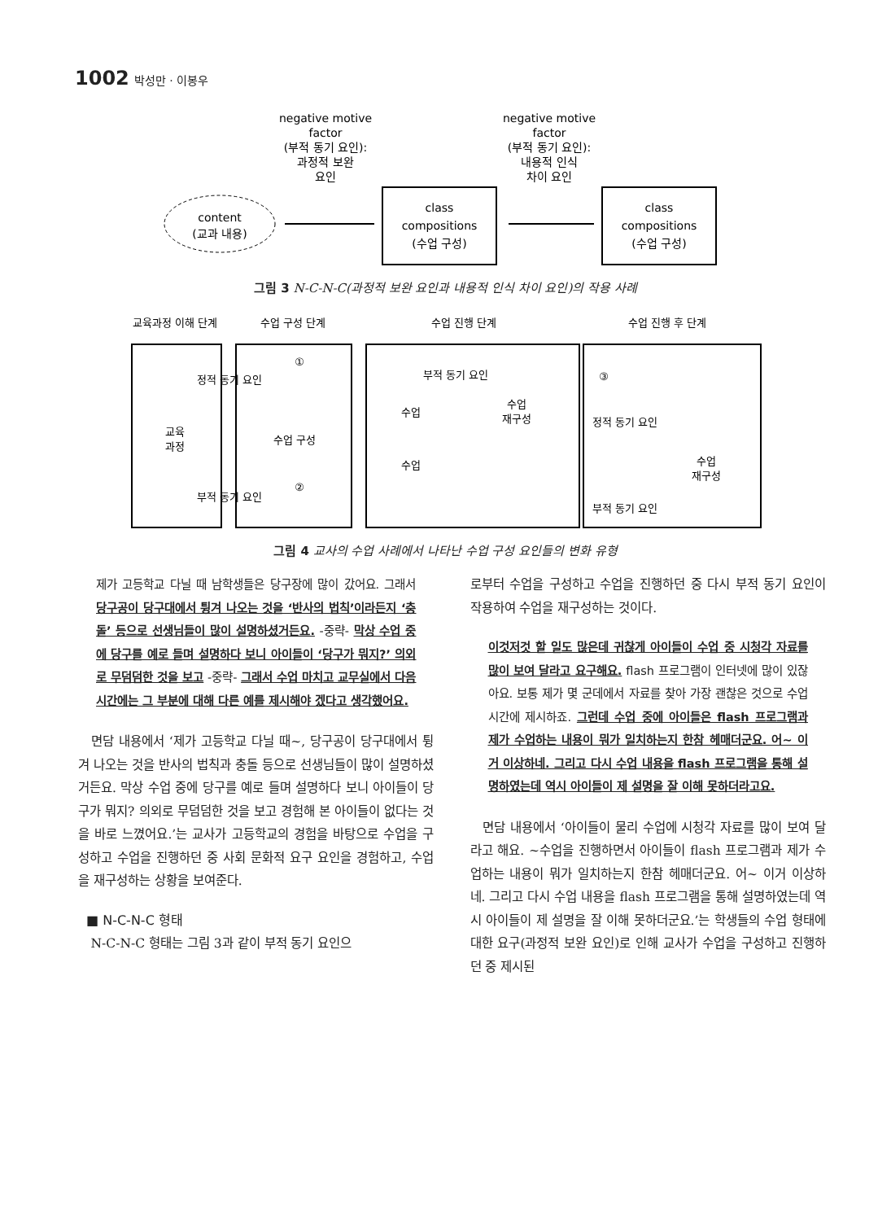1002 박성만 · 이봉우
negative motive
factor
(부적 동기 요인):
과정적 보완
요인
negative motive
factor
(부적 동기 요인):
내용적 인식
차이 요인
content
(교과 내용)
class
compositions
(수업 구성)
class
compositions
(수업 구성)
그림 3 N-C-N-C(과정적 보완 요인과 내용적 인식 차이 요인)의 작용 사례
교육과정 이해 단계
수업 구성 단계
수업 진행 단계
수업 진행 후 단계
정적 동기 요인
부적 동기 요인
교육
과정
수업 구성
부적 동기 요인
수업
수업
재구성
수업
정적 동기 요인
수업
재구성
부적 동기 요인
①
②
③
그림 4 교사의 수업 사례에서 나타난 수업 구성 요인들의 변화 유형
제가 고등학교 다닐 때 남학생들은 당구장에 많이 갔어요. 그래서 당구공이 당구대에서 튕겨 나오는 것을 ‘반사의 법칙’이라든지 ‘충돌’ 등으로 선생님들이 많이 설명하셨거든요. -중략- 막상 수업 중에 당구를 예로 들며 설명하다 보니 아이들이 ‘당구가 뭐지?’ 의외로 무덤덤한 것을 보고 -중략- 그래서 수업 마치고 교무실에서 다음 시간에는 그 부분에 대해 다른 예를 제시해야 겠다고 생각했어요.
면담 내용에서 ‘제가 고등학교 다닐 때~, 당구공이 당구대에서 튕겨 나오는 것을 반사의 법칙과 충돌 등으로 선생님들이 많이 설명하셨거든요. 막상 수업 중에 당구를 예로 들며 설명하다 보니 아이들이 당구가 뭐지? 의외로 무덤덤한 것을 보고 경험해 본 아이들이 없다는 것을 바로 느꼈어요.’는 교사가 고등학교의 경험을 바탕으로 수업을 구성하고 수업을 진행하던 중 사회 문화적 요구 요인을 경험하고, 수업을 재구성하는 상황을 보여준다.
■ N-C-N-C 형태
N-C-N-C 형태는 그림 3과 같이 부적 동기 요인으
로부터 수업을 구성하고 수업을 진행하던 중 다시 부적 동기 요인이 작용하여 수업을 재구성하는 것이다.
이것저것 할 일도 많은데 귀찮게 아이들이 수업 중 시청각 자료를 많이 보여 달라고 요구해요. flash 프로그램이 인터넷에 많이 있잖아요. 보통 제가 몇 군데에서 자료를 찾아 가장 괜찮은 것으로 수업 시간에 제시하죠. 그런데 수업 중에 아이들은 flash 프로그램과 제가 수업하는 내용이 뭐가 일치하는지 한참 헤매더군요. 어~ 이거 이상하네. 그리고 다시 수업 내용을 flash 프로그램을 통해 설명하였는데 역시 아이들이 제 설명을 잘 이해 못하더라고요.
면담 내용에서 ‘아이들이 물리 수업에 시청각 자료를 많이 보여 달라고 해요. ~수업을 진행하면서 아이들이 flash 프로그램과 제가 수업하는 내용이 뭐가 일치하는지 한참 헤매더군요. 어~ 이거 이상하네. 그리고 다시 수업 내용을 flash 프로그램을 통해 설명하였는데 역시 아이들이 제 설명을 잘 이해 못하더군요.’는 학생들의 수업 형태에 대한 요구(과정적 보완 요인)로 인해 교사가 수업을 구성하고 진행하던 중 제시된